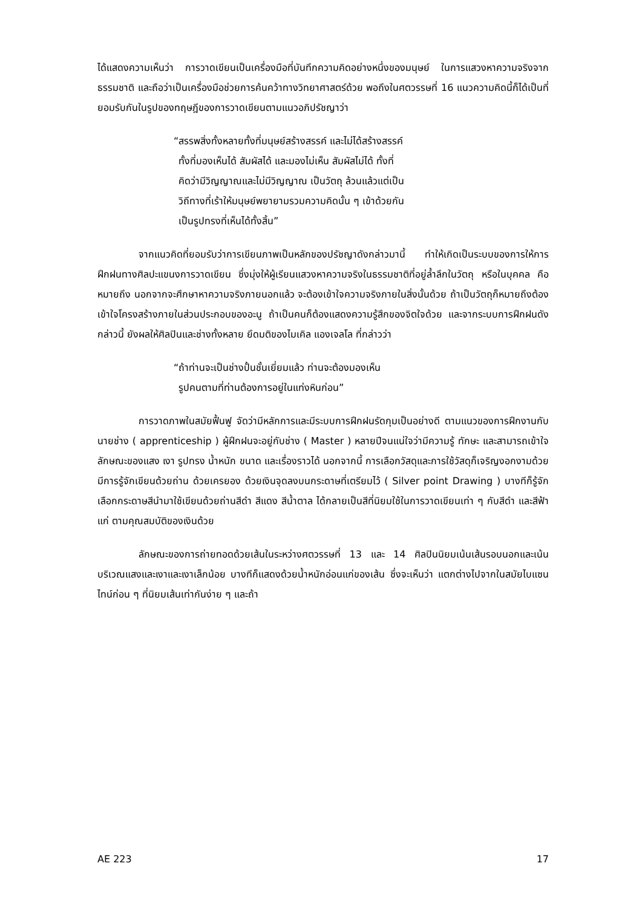ได้แสดงความเห็นว่า การวาดเขียนเป็นเครื่องมือที่บันทึกความคิดอย่างหนึ่งของมนุษย์ ในการแสวงหาความจริงจากธรรมชาติ และถือว่าเป็นเครื่องมือช่วยการค้นคว้าทางวิทยาศาสตร์ด้วย พอถึงในศตวรรษที่ 16 แนวความคิดนี้ก็ได้เป็นที่ยอมรับกันในรูปของทฤษฎีของการวาดเขียนตามแนวอภิปรัชญาว่า
“สรรพสิ่งทั้งหลายทั้งที่มนุษย์สร้างสรรค์ และไม่ได้สร้างสรรค์
ทั้งที่มองเห็นได้ สัมผัสได้ และมองไม่เห็น สัมผัสไม่ได้ ทั้งที่
คิดว่ามีวิญญาณและไม่มีวิญญาณ เป็นวัตถุ ล้วนแล้วแต่เป็น
วิถีทางที่เร้าให้มนุษย์พยายามรวมความคิดนั้น ๆ เข้าด้วยกัน
เป็นรูปทรงที่เห็นได้ทั้งสิ้น”
จากแนวคิดที่ยอมรับว่าการเขียนภาพเป็นหลักของปรัชญาดังกล่าวมานี้ ทำให้เกิดเป็นระบบของการให้การฝึกฝนทางศิลปะแขนงการวาดเขียน ซึ่งมุ่งให้ผู้เรียนแสวงหาความจริงในธรรมชาติที่อยู่ล้ำลึกในวัตถุ หรือในบุคคล คือหมายถึง นอกจากจะศึกษาหาความจริงภายนอกแล้ว จะต้องเข้าใจความจริงภายในสิ่งนั้นด้วย ถ้าเป็นวัตถุก็หมายถึงต้องเข้าใจโครงสร้างภายในส่วนประกอบของอะนู ถ้าเป็นคนก็ต้องแสดงความรู้สึกของจิตใจด้วย และจากระบบการฝึกฝนดังกล่าวนี้ ยังผลให้ศิลปินและช่างทั้งหลาย ยึดมติของไมเคิล แองเจลโล ที่กล่าวว่า
“ถ้าท่านจะเป็นช่างปั้นชั้นเยี่ยมแล้ว ท่านจะต้องมองเห็น
รูปคนตามที่ท่านต้องการอยู่ในแท่งหินก่อน”
การวาดภาพในสมัยฟื้นฟู จัดว่ามีหลักการและมีระบบการฝึกฝนรัดกุมเป็นอย่างดี ตามแนวของการฝึกงานกับนายช่าง ( apprenticeship ) ผู้ฝึกฝนจะอยู่กับช่าง ( Master ) หลายปีจนแน่ใจว่ามีความรู้ ทักษะ และสามารถเข้าใจลักษณะของแสง เงา รูปทรง น้ำหนัก ขนาด และเรื่องราวได้ นอกจากนี้ การเลือกวัสดุและการใช้วัสดุก็เจริญงอกงามด้วย มีการรู้จักเขียนด้วยถ่าน ด้วยเครยอง ด้วยเงินจุดลงบนกระดาษที่เตรียมไว้ ( Silver point Drawing ) บางทีก็รู้จักเลือกกระดาษสีนำมาใช้เขียนด้วยถ่านสีดำ สีแดง สีน้ำตาล ได้กลายเป็นสีที่นิยมใช้ในการวาดเขียนเท่า ๆ กับสีดำ และสีฟ้าแก่ ตามคุณสมบัติของเงินด้วย
ลักษณะของการถ่ายทอดด้วยเส้นในระหว่างศตวรรษที่ 13 และ 14 ศิลปินนิยมเน้นเส้นรอบนอกและเน้นบริเวณแสงและเงาและเงาเล็กน้อย บางทีก็แสดงด้วยน้ำหนักอ่อนแก่ของเส้น ซึ่งจะเห็นว่า แตกต่างไปจากในสมัยไบแซนไทน์ก่อน ๆ ที่นิยมเส้นเท่ากันง่าย ๆ และถ้า
AE 223 17